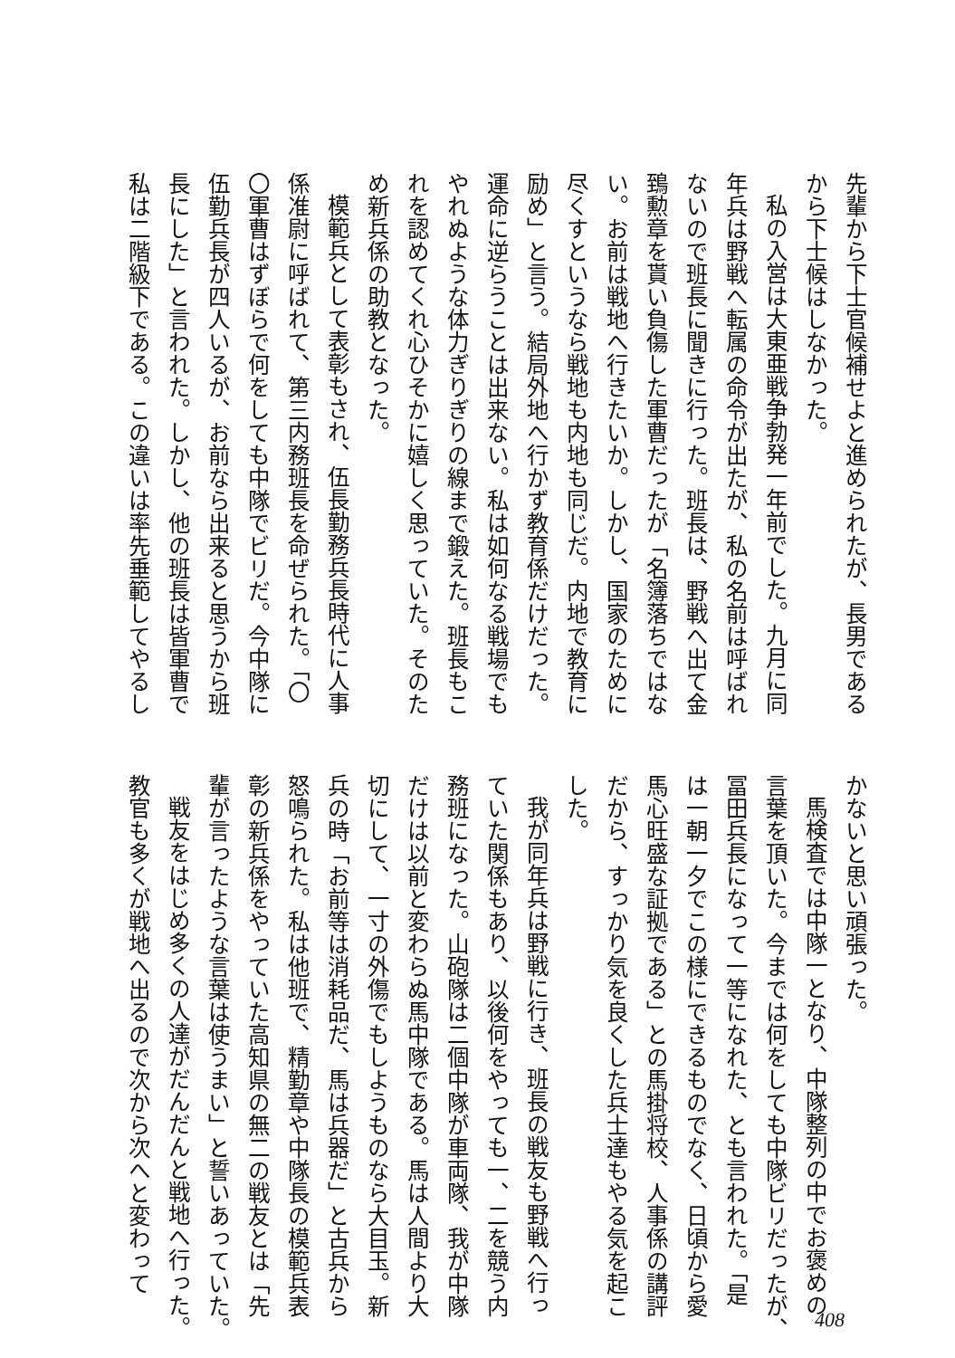先輩から下士官候補せよと進められたが、長男である
から下士候はしなかった。
私の入営は大東亜戦争勃発一年前でした。九月に同
年兵は野戦へ転属の命令が出たが、私の名前は呼ばれ
ないので班長に聞きに行った。班長は、野戦へ出て金
鵄勲章を貰い負傷した軍曹だったが「名簿落ちではな
い。お前は戦地へ行きたいか。しかし、国家のために
尽くすというなら戦地も内地も同じだ。内地で教育に
励め」と言う。結局外地へ行かず教育係だけだった。
運命に逆らうことは出来ない。私は如何なる戦場でも
やれぬような体力ぎりぎりの線まで鍛えた。班長もこ
れを認めてくれ心ひそかに嬉しく思っていた。そのた
め新兵係の助教となった。
模範兵として表彰もされ、伍長勤務兵長時代に人事
係准尉に呼ばれて、第三内務班長を命ぜられた。「〇
〇軍曹はずぼらで何をしても中隊でビリだ。今中隊に
伍勤兵長が四人いるが、お前なら出来ると思うから班
長にした」と言われた。しかし、他の班長は皆軍曹で
私は二階級下である。この違いは率先垂範してやるし
かないと思い頑張った。
馬検査では中隊一となり、中隊整列の中でお褒めの
言葉を頂いた。今までは何をしても中隊ビリだったが、
冨田兵長になって一等になれた、とも言われた。「是
は一朝一夕でこの様にできるものでなく、日頃から愛
馬心旺盛な証拠である」との馬掛将校、人事係の講評
だから、すっかり気を良くした兵士達もやる気を起こ
した。
我が同年兵は野戦に行き、班長の戦友も野戦へ行っ
ていた関係もあり、以後何をやっても一、二を競う内
務班になった。山砲隊は二個中隊が車両隊、我が中隊
だけは以前と変わらぬ馬中隊である。馬は人間より大
切にして、一寸の外傷でもしようものなら大目玉。新
兵の時「お前等は消耗品だ、馬は兵器だ」と古兵から
怒鳴られた。私は他班で、精勤章や中隊長の模範兵表
彰の新兵係をやっていた高知県の無二の戦友とは「先
輩が言ったような言葉は使うまい」と誓いあっていた。
戦友をはじめ多くの人達がだんだんと戦地へ行った。
教官も多くが戦地へ出るので次から次へと変わって
408